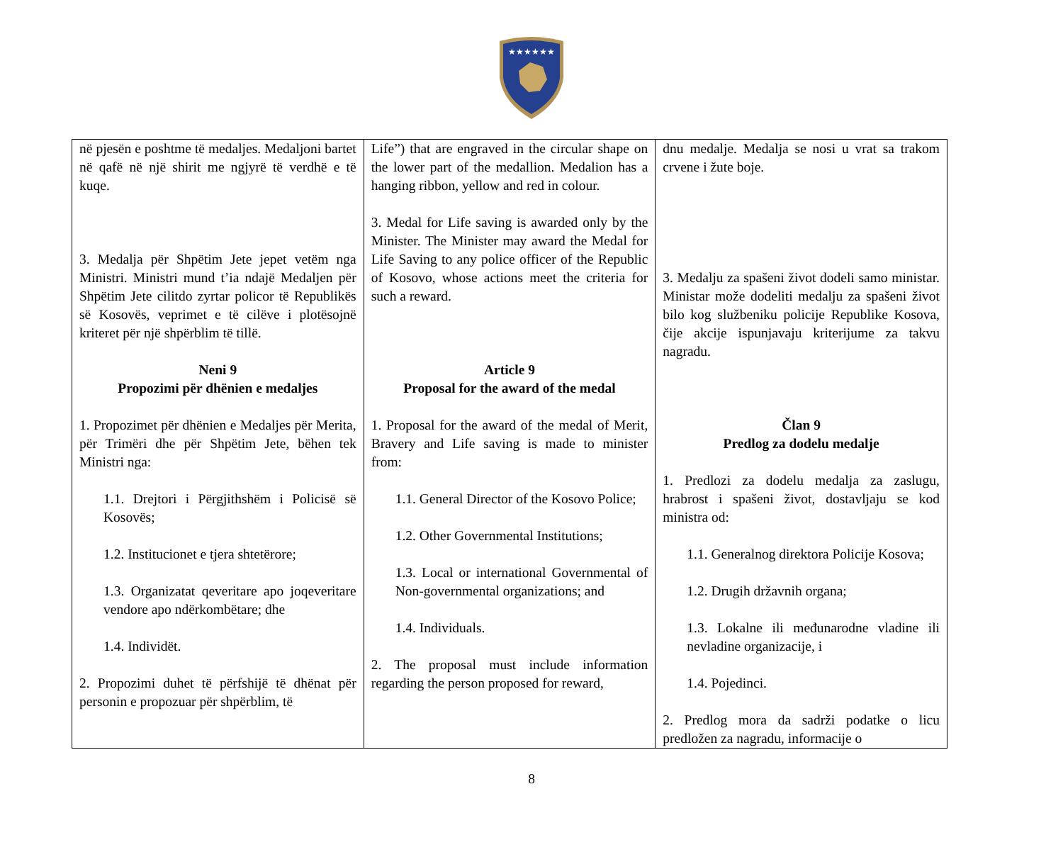★★★★★★
| në pjesën e poshtme të medaljes. Medaljoni bartet në qafë në një shirit me ngjyrë të verdhë e të kuqe. 3. Medalja për Shpëtim Jete jepet vetëm nga Ministri. Ministri mund t’ia ndajë Medaljen për Shpëtim Jete cilitdo zyrtar policor të Republikës së Kosovës, veprimet e të cilëve i plotësojnë kriteret për një shpërblim të tillë. Neni 9 Propozimi për dhënien e medaljes 1. Propozimet për dhënien e Medaljes për Merita, për Trimëri dhe për Shpëtim Jete, bëhen tek Ministri nga: 1.1. Drejtori i Përgjithshëm i Policisë së Kosovës; 1.2. Institucionet e tjera shtetërore; 1.3. Organizatat qeveritare apo joqeveritare vendore apo ndërkombëtare; dhe 1.4. Individët. 2. Propozimi duhet të përfshijë të dhënat për personin e propozuar për shpërblim, të | Life”) that are engraved in the circular shape on the lower part of the medallion. Medalion has a hanging ribbon, yellow and red in colour. 3. Medal for Life saving is awarded only by the Minister. The Minister may award the Medal for Life Saving to any police officer of the Republic of Kosovo, whose actions meet the criteria for such a reward. Article 9 Proposal for the award of the medal 1. Proposal for the award of the medal of Merit, Bravery and Life saving is made to minister from: 1.1. General Director of the Kosovo Police; 1.2. Other Governmental Institutions; 1.3. Local or international Governmental of Non-governmental organizations; and 1.4. Individuals. 2. The proposal must include information regarding the person proposed for reward, | dnu medalje. Medalja se nosi u vrat sa trakom crvene i žute boje. 3. Medalju za spašeni život dodeli samo ministar. Ministar može dodeliti medalju za spašeni život bilo kog službeniku policije Republike Kosova, čije akcije ispunjavaju kriterijume za takvu nagradu. Član 9 Predlog za dodelu medalje 1. Predlozi za dodelu medalja za zaslugu, hrabrost i spašeni život, dostavljaju se kod ministra od: 1.1. Generalnog direktora Policije Kosova; 1.2. Drugih državnih organa; 1.3. Lokalne ili međunarodne vladine ili nevladine organizacije, i 1.4. Pojedinci. 2. Predlog mora da sadrži podatke o licu predložen za nagradu, informacije o |
8